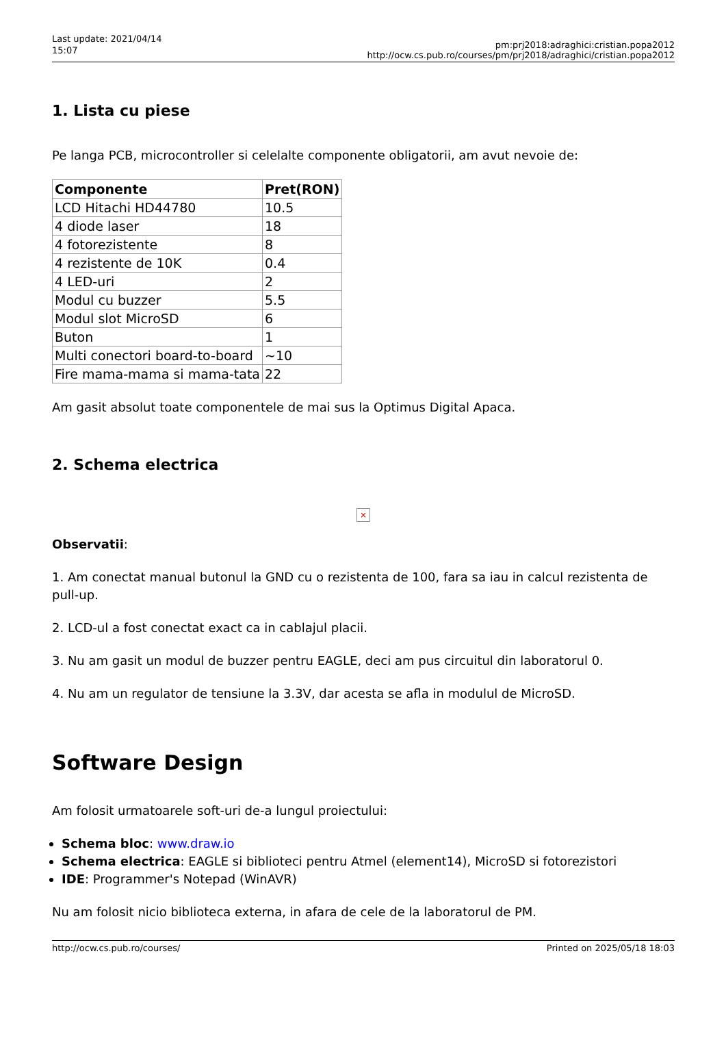Last update: 2021/04/14 15:07
pm:prj2018:adraghici:cristian.popa2012 http://ocw.cs.pub.ro/courses/pm/prj2018/adraghici/cristian.popa2012
1. Lista cu piese
Pe langa PCB, microcontroller si celelalte componente obligatorii, am avut nevoie de:
| Componente | Pret(RON) |
| --- | --- |
| LCD Hitachi HD44780 | 10.5 |
| 4 diode laser | 18 |
| 4 fotorezistente | 8 |
| 4 rezistente de 10K | 0.4 |
| 4 LED-uri | 2 |
| Modul cu buzzer | 5.5 |
| Modul slot MicroSD | 6 |
| Buton | 1 |
| Multi conectori board-to-board | ~10 |
| Fire mama-mama si mama-tata | 22 |
Am gasit absolut toate componentele de mai sus la Optimus Digital Apaca.
2. Schema electrica
×
Observatii:
1. Am conectat manual butonul la GND cu o rezistenta de 100, fara sa iau in calcul rezistenta de pull-up.
2. LCD-ul a fost conectat exact ca in cablajul placii.
3. Nu am gasit un modul de buzzer pentru EAGLE, deci am pus circuitul din laboratorul 0.
4. Nu am un regulator de tensiune la 3.3V, dar acesta se afla in modulul de MicroSD.
Software Design
Am folosit urmatoarele soft-uri de-a lungul proiectului:
Schema bloc: www.draw.io
Schema electrica: EAGLE si biblioteci pentru Atmel (element14), MicroSD si fotorezistori
IDE: Programmer's Notepad (WinAVR)
Nu am folosit nicio biblioteca externa, in afara de cele de la laboratorul de PM.
http://ocw.cs.pub.ro/courses/ Printed on 2025/05/18 18:03